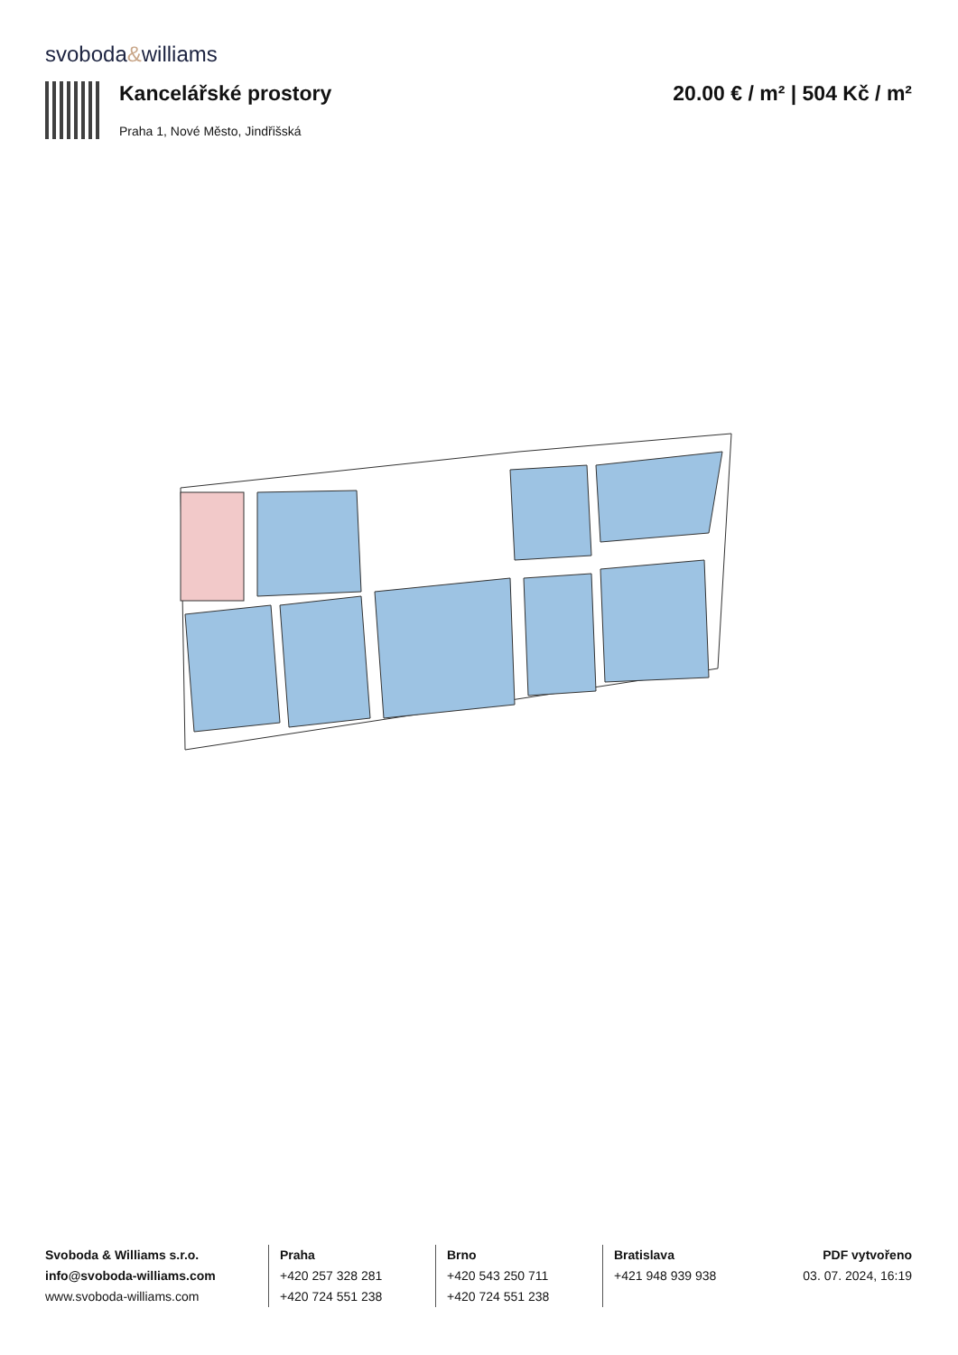svoboda&williams
Kancelářské prostory
Praha 1, Nové Město, Jindřišská
20.00 € / m² | 504 Kč / m²
Svoboda & Williams s.r.o.
info@svoboda-williams.com
www.svoboda-williams.com
Praha
+420 257 328 281
+420 724 551 238
Brno
+420 543 250 711
+420 724 551 238
Bratislava
+421 948 939 938
PDF vytvořeno
03. 07. 2024, 16:19